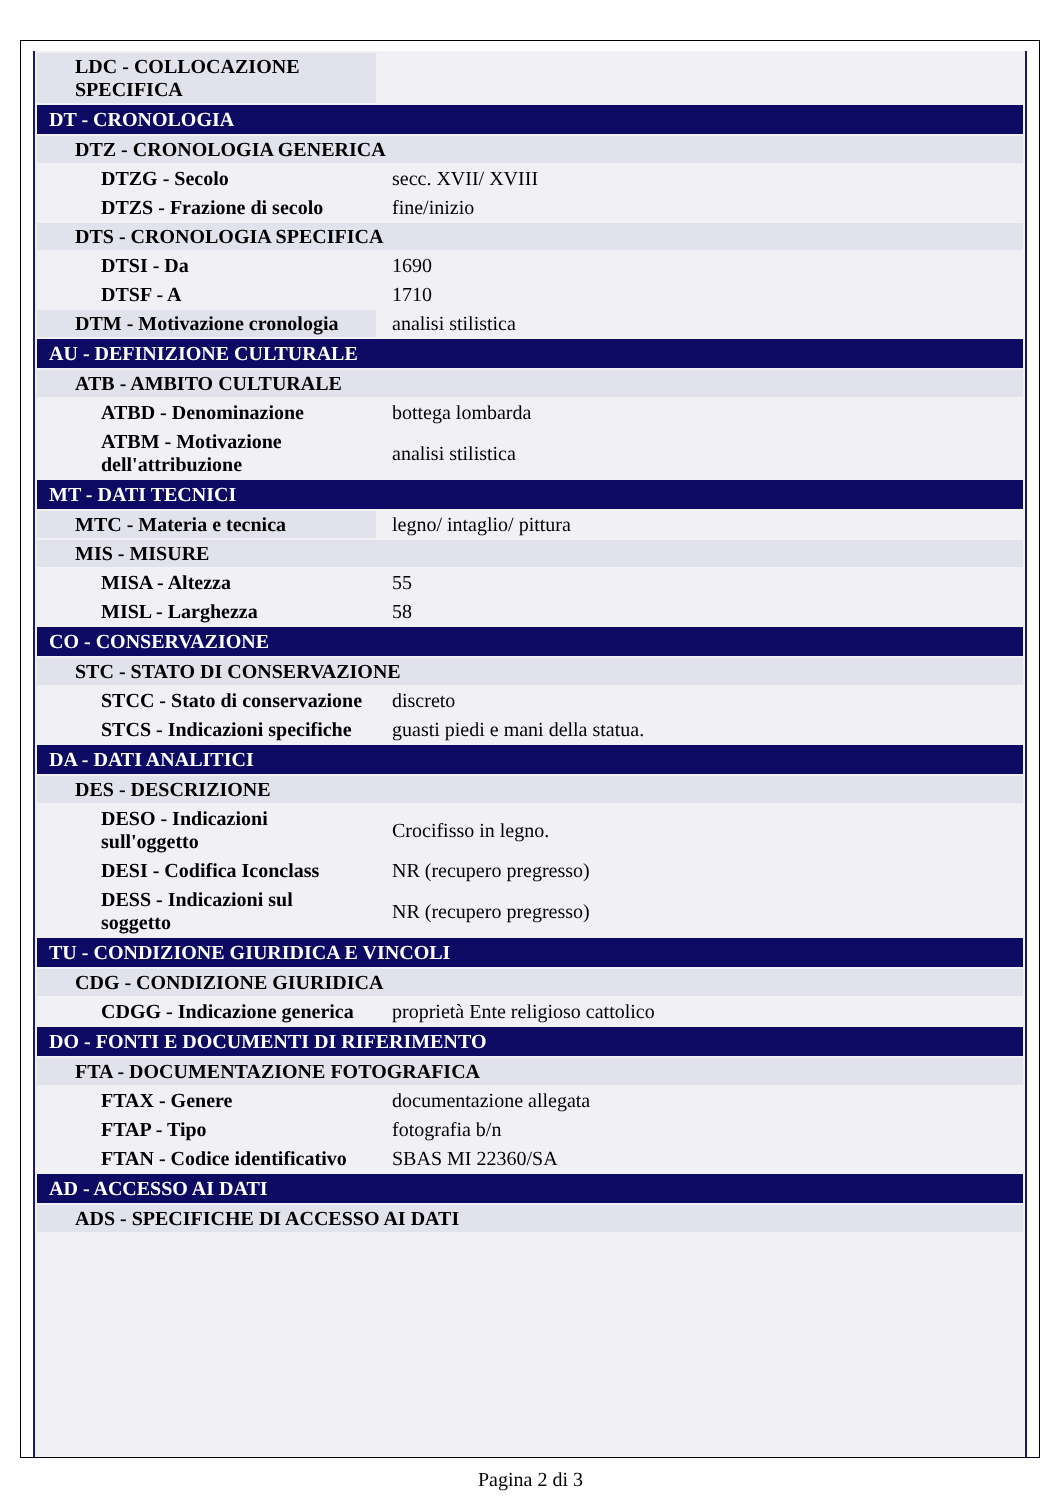| LDC - COLLOCAZIONE SPECIFICA | |
| DT - CRONOLOGIA | |
| DTZ - CRONOLOGIA GENERICA | |
| DTZG - Secolo | secc. XVII/ XVIII |
| DTZS - Frazione di secolo | fine/inizio |
| DTS - CRONOLOGIA SPECIFICA | |
| DTSI - Da | 1690 |
| DTSF - A | 1710 |
| DTM - Motivazione cronologia | analisi stilistica |
| AU - DEFINIZIONE CULTURALE | |
| ATB - AMBITO CULTURALE | |
| ATBD - Denominazione | bottega lombarda |
| ATBM - Motivazione dell'attribuzione | analisi stilistica |
| MT - DATI TECNICI | |
| MTC - Materia e tecnica | legno/ intaglio/ pittura |
| MIS - MISURE | |
| MISA - Altezza | 55 |
| MISL - Larghezza | 58 |
| CO - CONSERVAZIONE | |
| STC - STATO DI CONSERVAZIONE | |
| STCC - Stato di conservazione | discreto |
| STCS - Indicazioni specifiche | guasti piedi e mani della statua. |
| DA - DATI ANALITICI | |
| DES - DESCRIZIONE | |
| DESO - Indicazioni sull'oggetto | Crocifisso in legno. |
| DESI - Codifica Iconclass | NR (recupero pregresso) |
| DESS - Indicazioni sul soggetto | NR (recupero pregresso) |
| TU - CONDIZIONE GIURIDICA E VINCOLI | |
| CDG - CONDIZIONE GIURIDICA | |
| CDGG - Indicazione generica | proprietà Ente religioso cattolico |
| DO - FONTI E DOCUMENTI DI RIFERIMENTO | |
| FTA - DOCUMENTAZIONE FOTOGRAFICA | |
| FTAX - Genere | documentazione allegata |
| FTAP - Tipo | fotografia b/n |
| FTAN - Codice identificativo | SBAS MI 22360/SA |
| AD - ACCESSO AI DATI | |
| ADS - SPECIFICHE DI ACCESSO AI DATI | |
Pagina 2 di 3